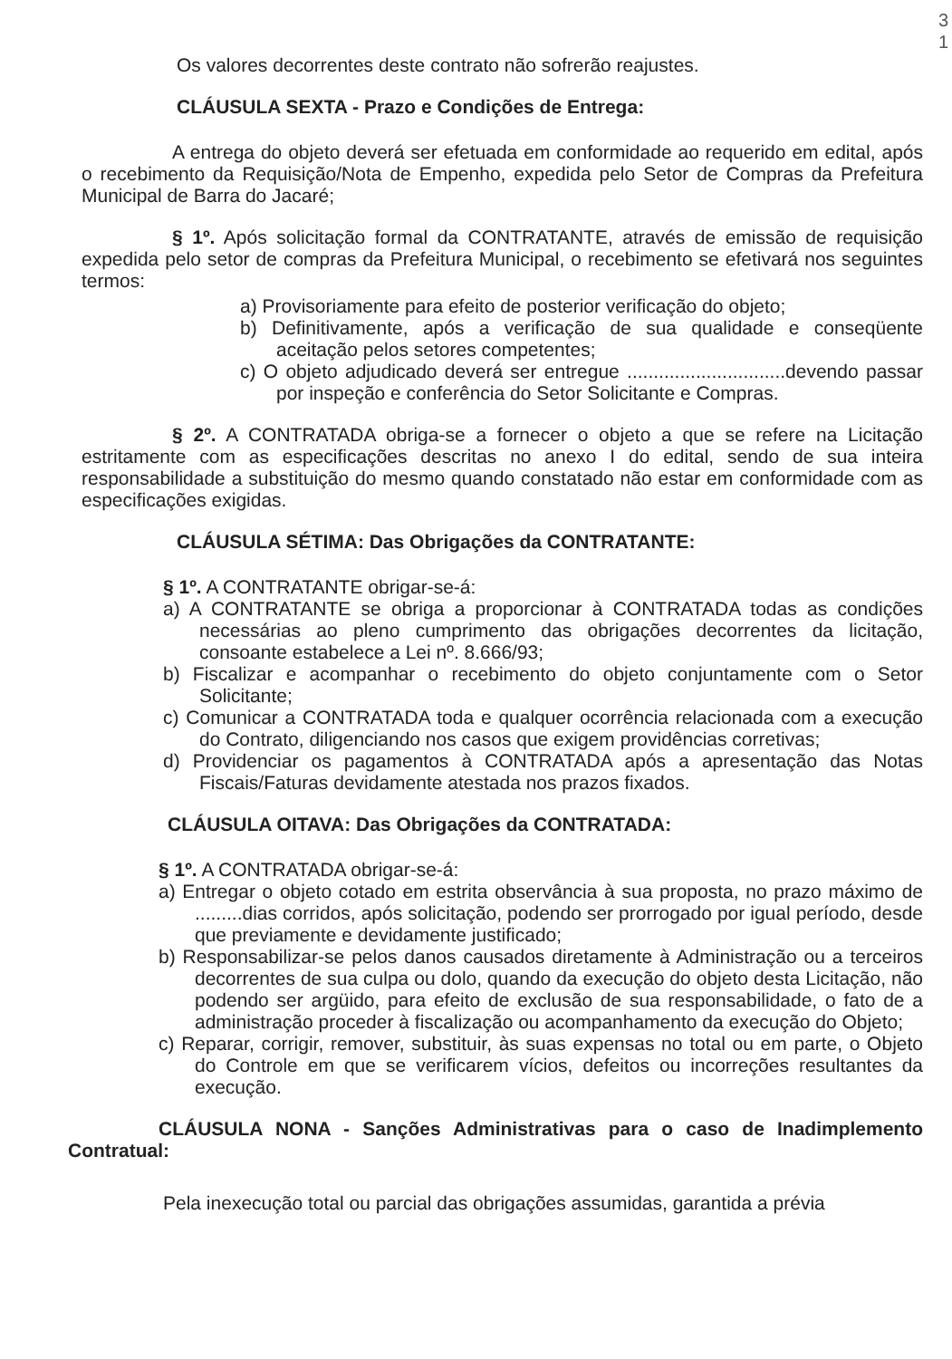3
1
Os valores decorrentes deste contrato não sofrerão reajustes.
CLÁUSULA SEXTA - Prazo e Condições de Entrega:
A entrega do objeto deverá ser efetuada em conformidade ao requerido em edital, após o recebimento da Requisição/Nota de Empenho, expedida pelo Setor de Compras da Prefeitura Municipal de Barra do Jacaré;
§ 1º. Após solicitação formal da CONTRATANTE, através de emissão de requisição expedida pelo setor de compras da Prefeitura Municipal, o recebimento se efetivará nos seguintes termos:
a) Provisoriamente para efeito de posterior verificação do objeto;
b) Definitivamente, após a verificação de sua qualidade e conseqüente aceitação pelos setores competentes;
c) O objeto adjudicado deverá ser entregue ..............................devendo passar por inspeção e conferência do Setor Solicitante e Compras.
§ 2º. A CONTRATADA obriga-se a fornecer o objeto a que se refere na Licitação estritamente com as especificações descritas no anexo I do edital, sendo de sua inteira responsabilidade a substituição do mesmo quando constatado não estar em conformidade com as especificações exigidas.
CLÁUSULA SÉTIMA: Das Obrigações da CONTRATANTE:
§ 1º. A CONTRATANTE obrigar-se-á:
a) A CONTRATANTE se obriga a proporcionar à CONTRATADA todas as condições necessárias ao pleno cumprimento das obrigações decorrentes da licitação, consoante estabelece a Lei nº. 8.666/93;
b) Fiscalizar e acompanhar o recebimento do objeto conjuntamente com o Setor Solicitante;
c) Comunicar a CONTRATADA toda e qualquer ocorrência relacionada com a execução do Contrato, diligenciando nos casos que exigem providências corretivas;
d) Providenciar os pagamentos à CONTRATADA após a apresentação das Notas Fiscais/Faturas devidamente atestada nos prazos fixados.
CLÁUSULA OITAVA: Das Obrigações da CONTRATADA:
§ 1º. A CONTRATADA obrigar-se-á:
a) Entregar o objeto cotado em estrita observância à sua proposta, no prazo máximo de .........dias corridos, após solicitação, podendo ser prorrogado por igual período, desde que previamente e devidamente justificado;
b) Responsabilizar-se pelos danos causados diretamente à Administração ou a terceiros decorrentes de sua culpa ou dolo, quando da execução do objeto desta Licitação, não podendo ser argüido, para efeito de exclusão de sua responsabilidade, o fato de a administração proceder à fiscalização ou acompanhamento da execução do Objeto;
c) Reparar, corrigir, remover, substituir, às suas expensas no total ou em parte, o Objeto do Controle em que se verificarem vícios, defeitos ou incorreções resultantes da execução.
CLÁUSULA NONA - Sanções Administrativas para o caso de Inadimplemento Contratual:
Pela inexecução total ou parcial das obrigações assumidas, garantida a prévia